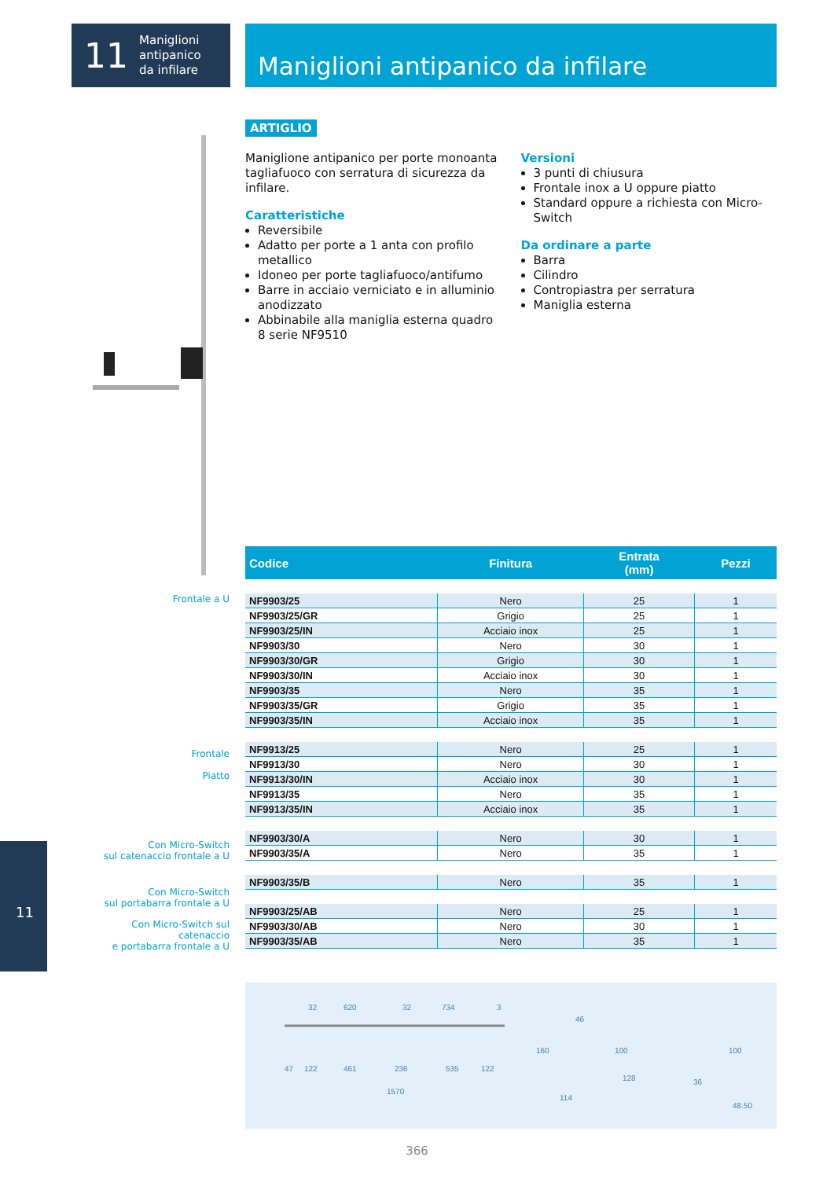11 Maniglioni
antipanico
da infilare
Maniglioni antipanico da infilare
ARTIGLIO
Maniglione antipanico per porte monoanta tagliafuoco con serratura di sicurezza da infilare.
Caratteristiche
Reversibile
Adatto per porte a 1 anta con profilo metallico
Idoneo per porte tagliafuoco/antifumo
Barre in acciaio verniciato e in alluminio anodizzato
Abbinabile alla maniglia esterna quadro 8 serie NF9510
Versioni
3 punti di chiusura
Frontale inox a U oppure piatto
Standard oppure a richiesta con Micro-Switch
Da ordinare a parte
Barra
Cilindro
Contropiastra per serratura
Maniglia esterna
Frontale a U
Frontale
Piatto
Con Micro-Switch
sul catenaccio frontale a U
Con Micro-Switch
sul portabarra frontale a U
Con Micro-Switch sul catenaccio
e portabarra frontale a U
| Codice | Finitura | Entrata (mm) | Pezzi |
| --- | --- | --- | --- |
| NF9903/25 | Nero | 25 | 1 |
| NF9903/25/GR | Grigio | 25 | 1 |
| NF9903/25/IN | Acciaio inox | 25 | 1 |
| NF9903/30 | Nero | 30 | 1 |
| NF9903/30/GR | Grigio | 30 | 1 |
| NF9903/30/IN | Acciaio inox | 30 | 1 |
| NF9903/35 | Nero | 35 | 1 |
| NF9903/35/GR | Grigio | 35 | 1 |
| NF9903/35/IN | Acciaio inox | 35 | 1 |
| NF9913/25 | Nero | 25 | 1 |
| NF9913/30 | Nero | 30 | 1 |
| NF9913/30/IN | Acciaio inox | 30 | 1 |
| NF9913/35 | Nero | 35 | 1 |
| NF9913/35/IN | Acciaio inox | 35 | 1 |
| NF9903/30/A | Nero | 30 | 1 |
| NF9903/35/A | Nero | 35 | 1 |
| NF9903/35/B | Nero | 35 | 1 |
| NF9903/25/AB | Nero | 25 | 1 |
| NF9903/30/AB | Nero | 30 | 1 |
| NF9903/35/AB | Nero | 35 | 1 |
32
620
32
734
3
47
122
461
236
535
122
1570
160
46
114
128
36
48.50
100
100
11
366